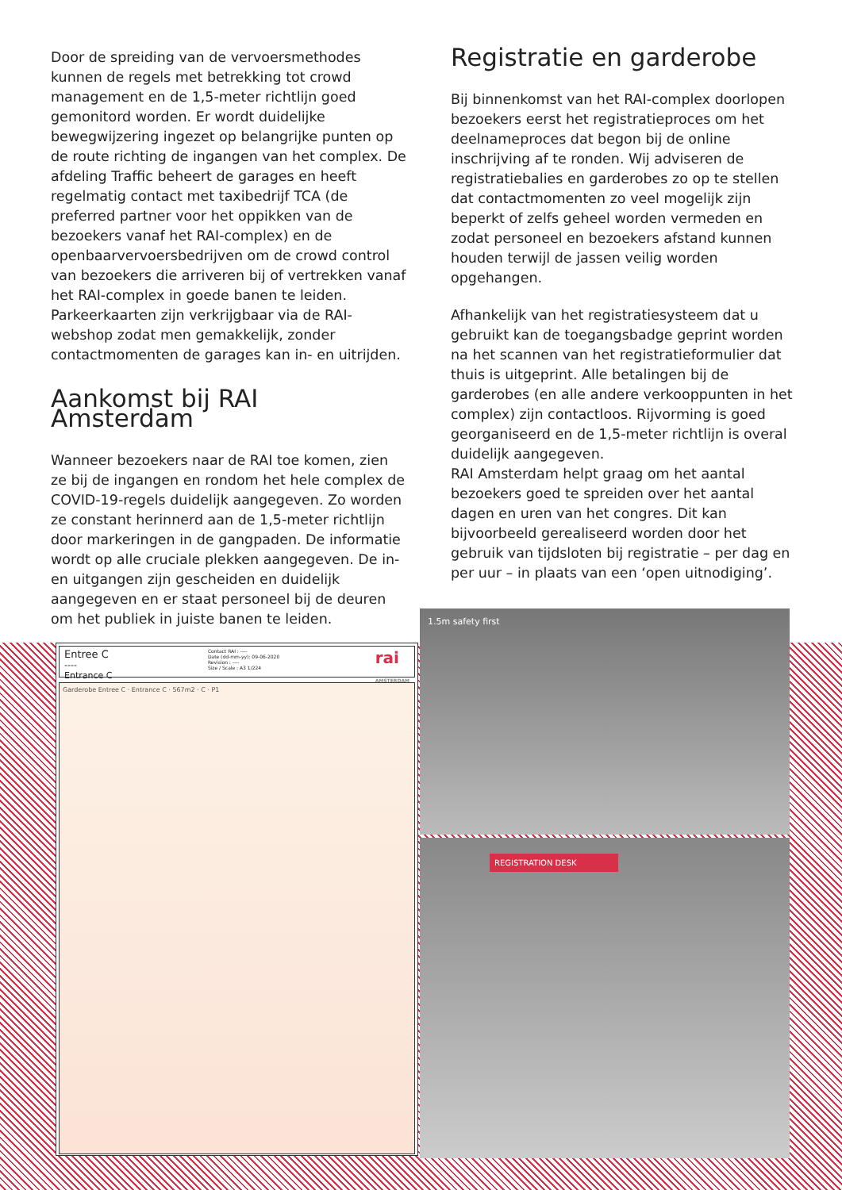Door de spreiding van de vervoersmethodes kunnen de regels met betrekking tot crowd management en de 1,5-meter richtlijn goed gemonitord worden. Er wordt duidelijke bewegwijzering ingezet op belangrijke punten op de route richting de ingangen van het complex. De afdeling Traffic beheert de garages en heeft regelmatig contact met taxibedrijf TCA (de preferred partner voor het oppikken van de bezoekers vanaf het RAI-complex) en de openbaarvervoersbedrijven om de crowd control van bezoekers die arriveren bij of vertrekken vanaf het RAI-complex in goede banen te leiden. Parkeerkaarten zijn verkrijgbaar via de RAI-webshop zodat men gemakkelijk, zonder contactmomenten de garages kan in- en uitrijden.
Aankomst bij RAI Amsterdam
Wanneer bezoekers naar de RAI toe komen, zien ze bij de ingangen en rondom het hele complex de COVID-19-regels duidelijk aangegeven. Zo worden ze constant herinnerd aan de 1,5-meter richtlijn door markeringen in de gangpaden. De informatie wordt op alle cruciale plekken aangegeven. De in- en uitgangen zijn gescheiden en duidelijk aangegeven en er staat personeel bij de deuren om het publiek in juiste banen te leiden.
Registratie en garderobe
Bij binnenkomst van het RAI-complex doorlopen bezoekers eerst het registratieproces om het deelnameproces dat begon bij de online inschrijving af te ronden. Wij adviseren de registratiebalies en garderobes zo op te stellen dat contactmomenten zo veel mogelijk zijn beperkt of zelfs geheel worden vermeden en zodat personeel en bezoekers afstand kunnen houden terwijl de jassen veilig worden opgehangen.
Afhankelijk van het registratiesysteem dat u gebruikt kan de toegangsbadge geprint worden na het scannen van het registratieformulier dat thuis is uitgeprint. Alle betalingen bij de garderobes (en alle andere verkooppunten in het complex) zijn contactloos. Rijvorming is goed georganiseerd en de 1,5-meter richtlijn is overal duidelijk aangegeven.
RAI Amsterdam helpt graag om het aantal bezoekers goed te spreiden over het aantal dagen en uren van het congres. Dit kan bijvoorbeeld gerealiseerd worden door het gebruik van tijdsloten bij registratie – per dag en per uur – in plaats van een ‘open uitnodiging’.
Entree C
----
Entrance C
Contact RAI : ----
Date (dd-mm-yy): 09-06-2020
Revision : ----
Size / Scale : A3 1/224
rai
AMSTERDAM
Garderobe Entree C · Entrance C · 567m2 · C · P1
1.5m safety first
REGISTRATION DESK